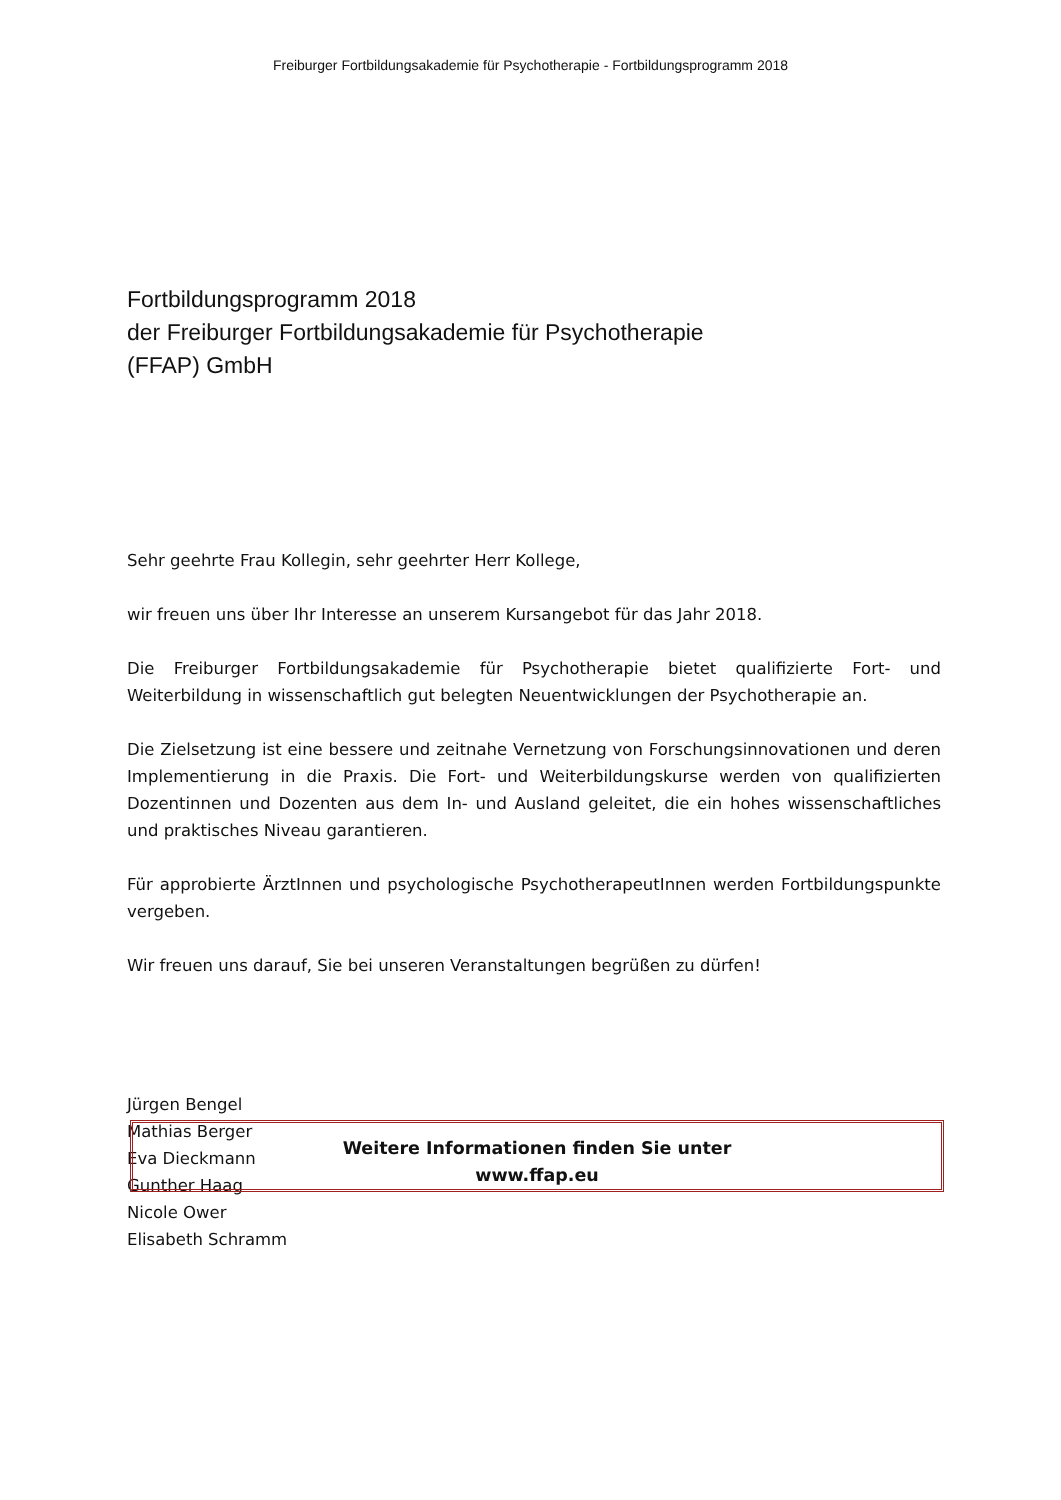Freiburger Fortbildungsakademie für Psychotherapie - Fortbildungsprogramm 2018
Fortbildungsprogramm 2018
der Freiburger Fortbildungsakademie für Psychotherapie
(FFAP) GmbH
Sehr geehrte Frau Kollegin, sehr geehrter Herr Kollege,
wir freuen uns über Ihr Interesse an unserem Kursangebot für das Jahr 2018.
Die Freiburger Fortbildungsakademie für Psychotherapie bietet qualifizierte Fort- und Weiterbildung in wissenschaftlich gut belegten Neuentwicklungen der Psychotherapie an.
Die Zielsetzung ist eine bessere und zeitnahe Vernetzung von Forschungsinnovationen und deren Implementierung in die Praxis. Die Fort- und Weiterbildungskurse werden von qualifizierten Dozentinnen und Dozenten aus dem In- und Ausland geleitet, die ein hohes wissenschaftliches und praktisches Niveau garantieren.
Für approbierte ÄrztInnen und psychologische PsychotherapeutInnen werden Fortbildungspunkte vergeben.
Wir freuen uns darauf, Sie bei unseren Veranstaltungen begrüßen zu dürfen!
Jürgen Bengel
Mathias Berger
Eva Dieckmann
Gunther Haag
Nicole Ower
Elisabeth Schramm
Weitere Informationen finden Sie unter
www.ffap.eu